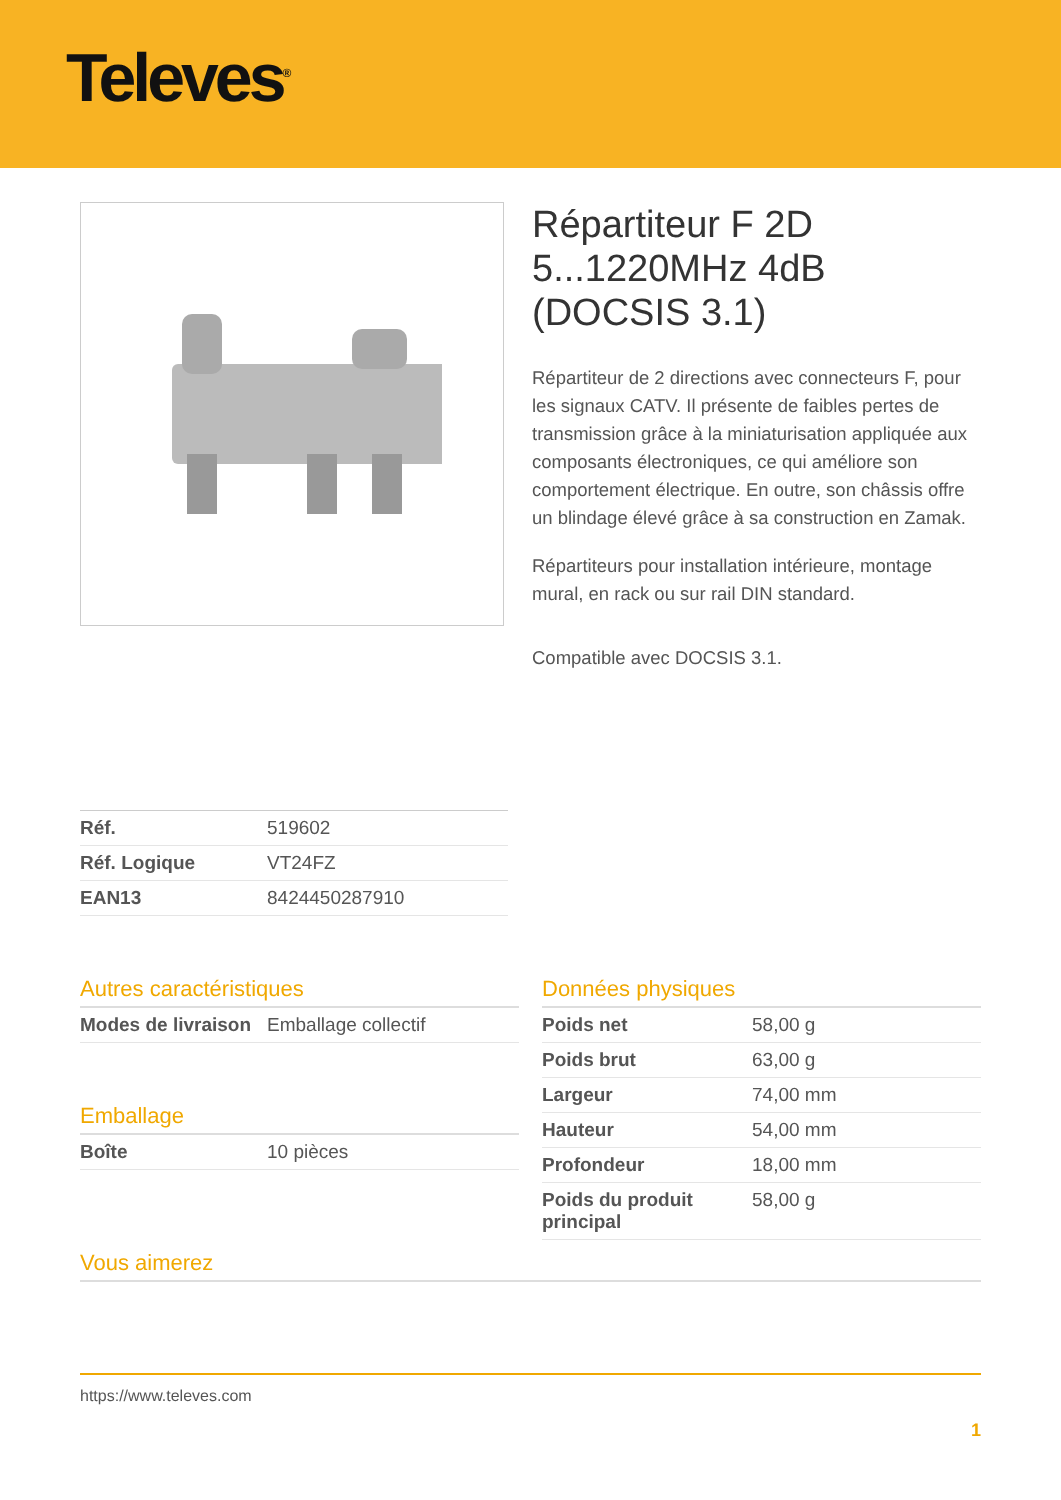Televes<sup>®</sup>
Répartiteur F 2D 5...1220MHz 4dB (DOCSIS 3.1)
Répartiteur de 2 directions avec connecteurs F, pour les signaux CATV. Il présente de faibles pertes de transmission grâce à la miniaturisation appliquée aux composants électroniques, ce qui améliore son comportement électrique. En outre, son châssis offre un blindage élevé grâce à sa construction en Zamak.
Répartiteurs pour installation intérieure, montage mural, en rack ou sur rail DIN standard.
Compatible avec DOCSIS 3.1.
| Réf. | 519602 |
| Réf. Logique | VT24FZ |
| EAN13 | 8424450287910 |
Autres caractéristiques
| Modes de livraison | Emballage collectif |
Emballage
| Boîte | 10 pièces |
Données physiques
| Poids net | 58,00 g |
| Poids brut | 63,00 g |
| Largeur | 74,00 mm |
| Hauteur | 54,00 mm |
| Profondeur | 18,00 mm |
| Poids du produit principal | 58,00 g |
Vous aimerez
https://www.televes.com
1